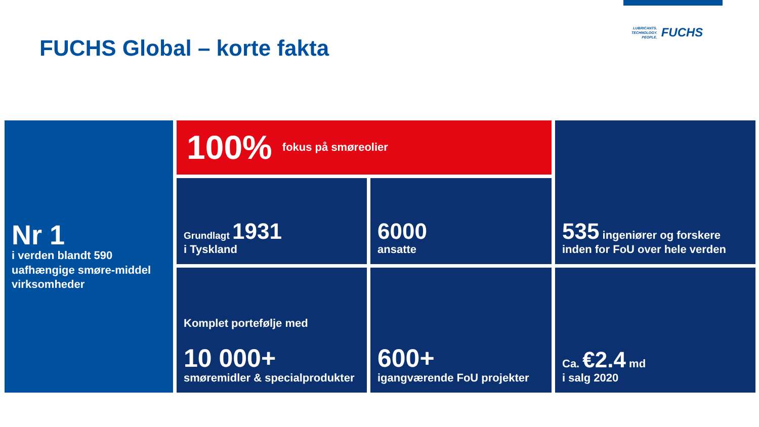FUCHS Global – korte fakta
LUBRICANTS.
TECHNOLOGY.
PEOPLE.
FUCHS
Nr 1
i verden blandt 590 uafhængige smøre-middel virksomheder
100% fokus på smøreolier
535 ingeniører og forskere inden for FoU over hele verden
Grundlagt 1931
i Tyskland
6000
ansatte
Komplet portefølje med
10 000+
smøremidler & specialprodukter
600+
igangværende FoU projekter
Ca. €2.4 md
i salg 2020